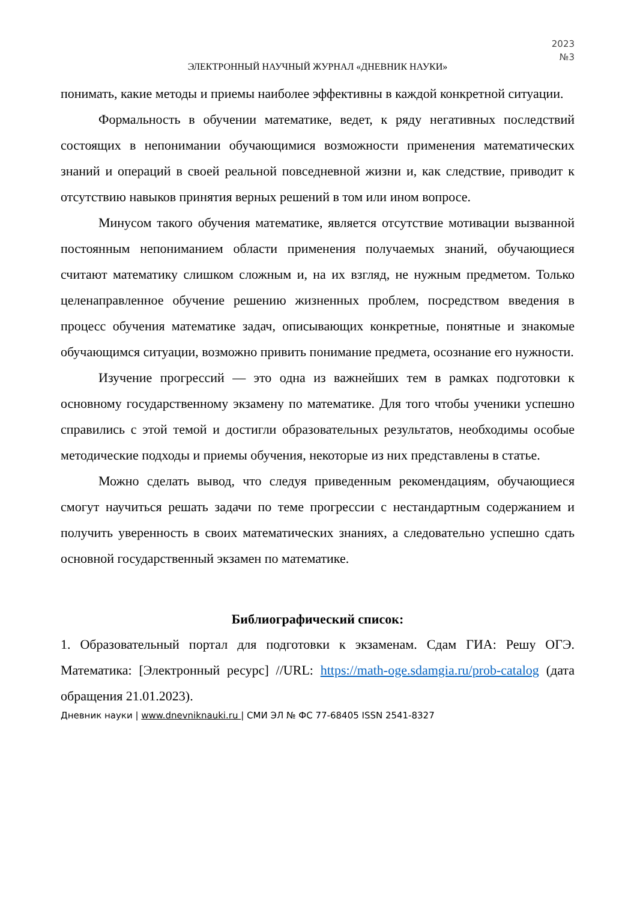2023
№3
ЭЛЕКТРОННЫЙ НАУЧНЫЙ ЖУРНАЛ «ДНЕВНИК НАУКИ»
понимать, какие методы и приемы наиболее эффективны в каждой конкретной ситуации.
Формальность в обучении математике, ведет, к ряду негативных последствий состоящих в непонимании обучающимися возможности применения математических знаний и операций в своей реальной повседневной жизни и, как следствие, приводит к отсутствию навыков принятия верных решений в том или ином вопросе.
Минусом такого обучения математике, является отсутствие мотивации вызванной постоянным непониманием области применения получаемых знаний, обучающиеся считают математику слишком сложным и, на их взгляд, не нужным предметом. Только целенаправленное обучение решению жизненных проблем, посредством введения в процесс обучения математике задач, описывающих конкретные, понятные и знакомые обучающимся ситуации, возможно привить понимание предмета, осознание его нужности.
Изучение прогрессий — это одна из важнейших тем в рамках подготовки к основному государственному экзамену по математике. Для того чтобы ученики успешно справились с этой темой и достигли образовательных результатов, необходимы особые методические подходы и приемы обучения, некоторые из них представлены в статье.
Можно сделать вывод, что следуя приведенным рекомендациям, обучающиеся смогут научиться решать задачи по теме прогрессии с нестандартным содержанием и получить уверенность в своих математических знаниях, а следовательно успешно сдать основной государственный экзамен по математике.
Библиографический список:
1. Образовательный портал для подготовки к экзаменам. Сдам ГИА: Решу ОГЭ. Математика: [Электронный ресурс] //URL: https://math-oge.sdamgia.ru/prob-catalog (дата обращения 21.01.2023).
Дневник науки | www.dnevniknauki.ru | СМИ ЭЛ № ФС 77-68405 ISSN 2541-8327